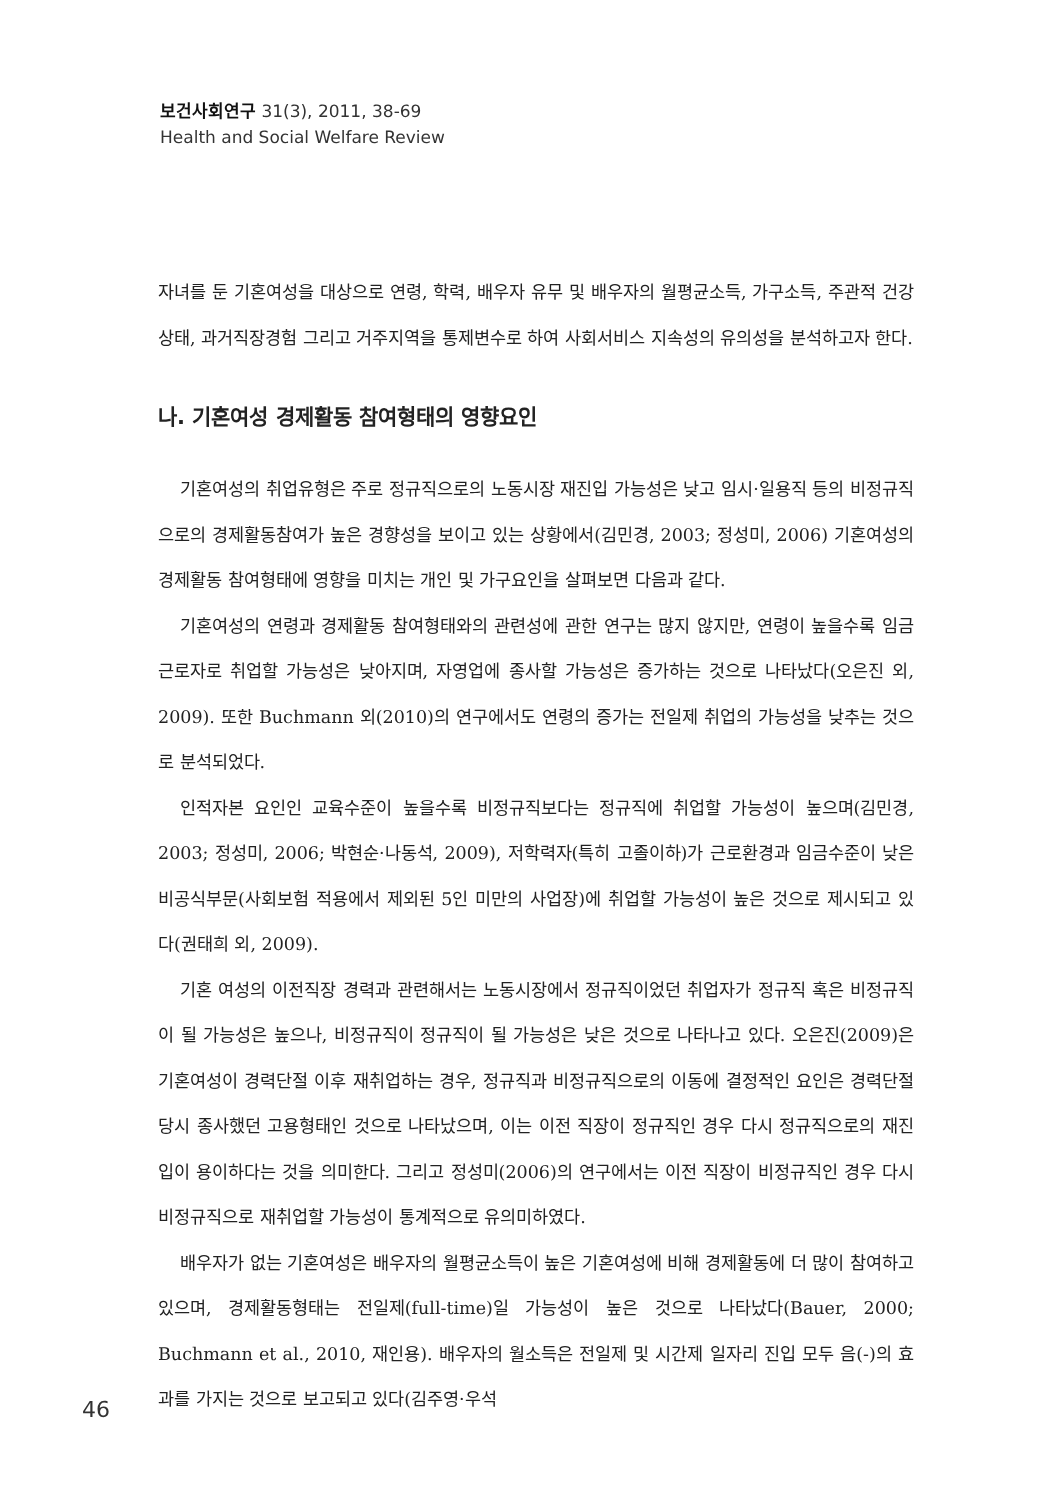보건사회연구 31(3), 2011, 38-69
Health and Social Welfare Review
자녀를 둔 기혼여성을 대상으로 연령, 학력, 배우자 유무 및 배우자의 월평균소득, 가구소득, 주관적 건강상태, 과거직장경험 그리고 거주지역을 통제변수로 하여 사회서비스 지속성의 유의성을 분석하고자 한다.
나. 기혼여성 경제활동 참여형태의 영향요인
기혼여성의 취업유형은 주로 정규직으로의 노동시장 재진입 가능성은 낮고 임시·일용직 등의 비정규직으로의 경제활동참여가 높은 경향성을 보이고 있는 상황에서(김민경, 2003; 정성미, 2006) 기혼여성의 경제활동 참여형태에 영향을 미치는 개인 및 가구요인을 살펴보면 다음과 같다.
기혼여성의 연령과 경제활동 참여형태와의 관련성에 관한 연구는 많지 않지만, 연령이 높을수록 임금근로자로 취업할 가능성은 낮아지며, 자영업에 종사할 가능성은 증가하는 것으로 나타났다(오은진 외, 2009). 또한 Buchmann 외(2010)의 연구에서도 연령의 증가는 전일제 취업의 가능성을 낮추는 것으로 분석되었다.
인적자본 요인인 교육수준이 높을수록 비정규직보다는 정규직에 취업할 가능성이 높으며(김민경, 2003; 정성미, 2006; 박현순·나동석, 2009), 저학력자(특히 고졸이하)가 근로환경과 임금수준이 낮은 비공식부문(사회보험 적용에서 제외된 5인 미만의 사업장)에 취업할 가능성이 높은 것으로 제시되고 있다(권태희 외, 2009).
기혼 여성의 이전직장 경력과 관련해서는 노동시장에서 정규직이었던 취업자가 정규직 혹은 비정규직이 될 가능성은 높으나, 비정규직이 정규직이 될 가능성은 낮은 것으로 나타나고 있다. 오은진(2009)은 기혼여성이 경력단절 이후 재취업하는 경우, 정규직과 비정규직으로의 이동에 결정적인 요인은 경력단절 당시 종사했던 고용형태인 것으로 나타났으며, 이는 이전 직장이 정규직인 경우 다시 정규직으로의 재진입이 용이하다는 것을 의미한다. 그리고 정성미(2006)의 연구에서는 이전 직장이 비정규직인 경우 다시 비정규직으로 재취업할 가능성이 통계적으로 유의미하였다.
배우자가 없는 기혼여성은 배우자의 월평균소득이 높은 기혼여성에 비해 경제활동에 더 많이 참여하고 있으며, 경제활동형태는 전일제(full-time)일 가능성이 높은 것으로 나타났다(Bauer, 2000; Buchmann et al., 2010, 재인용). 배우자의 월소득은 전일제 및 시간제 일자리 진입 모두 음(-)의 효과를 가지는 것으로 보고되고 있다(김주영·우석
46